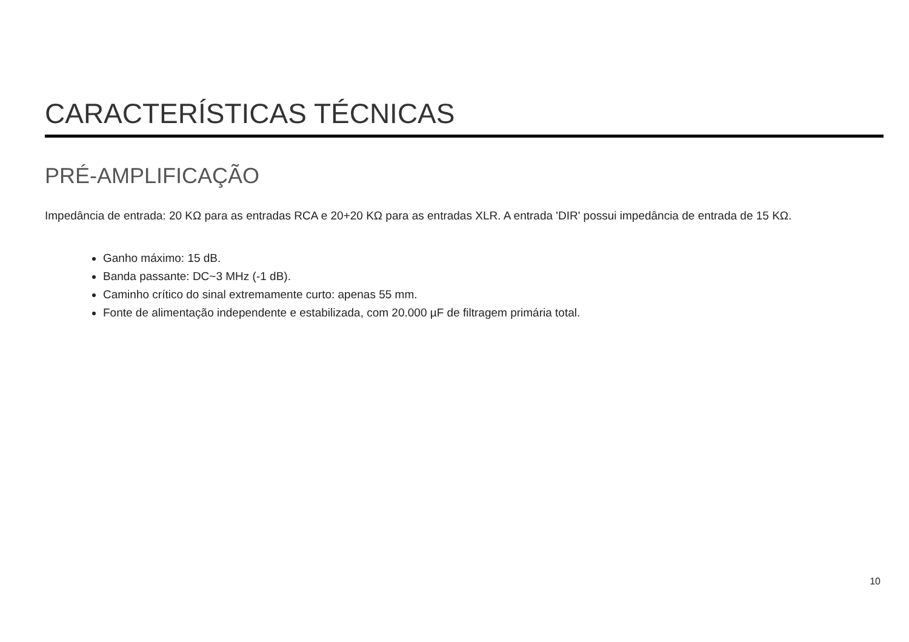CARACTERÍSTICAS TÉCNICAS
PRÉ-AMPLIFICAÇÃO
Impedância de entrada: 20 KΩ para as entradas RCA e 20+20 KΩ para as entradas XLR. A entrada 'DIR' possui impedância de entrada de 15 KΩ.
Ganho máximo: 15 dB.
Banda passante: DC~3 MHz (-1 dB).
Caminho crítico do sinal extremamente curto: apenas 55 mm.
Fonte de alimentação independente e estabilizada, com 20.000 µF de filtragem primária total.
10